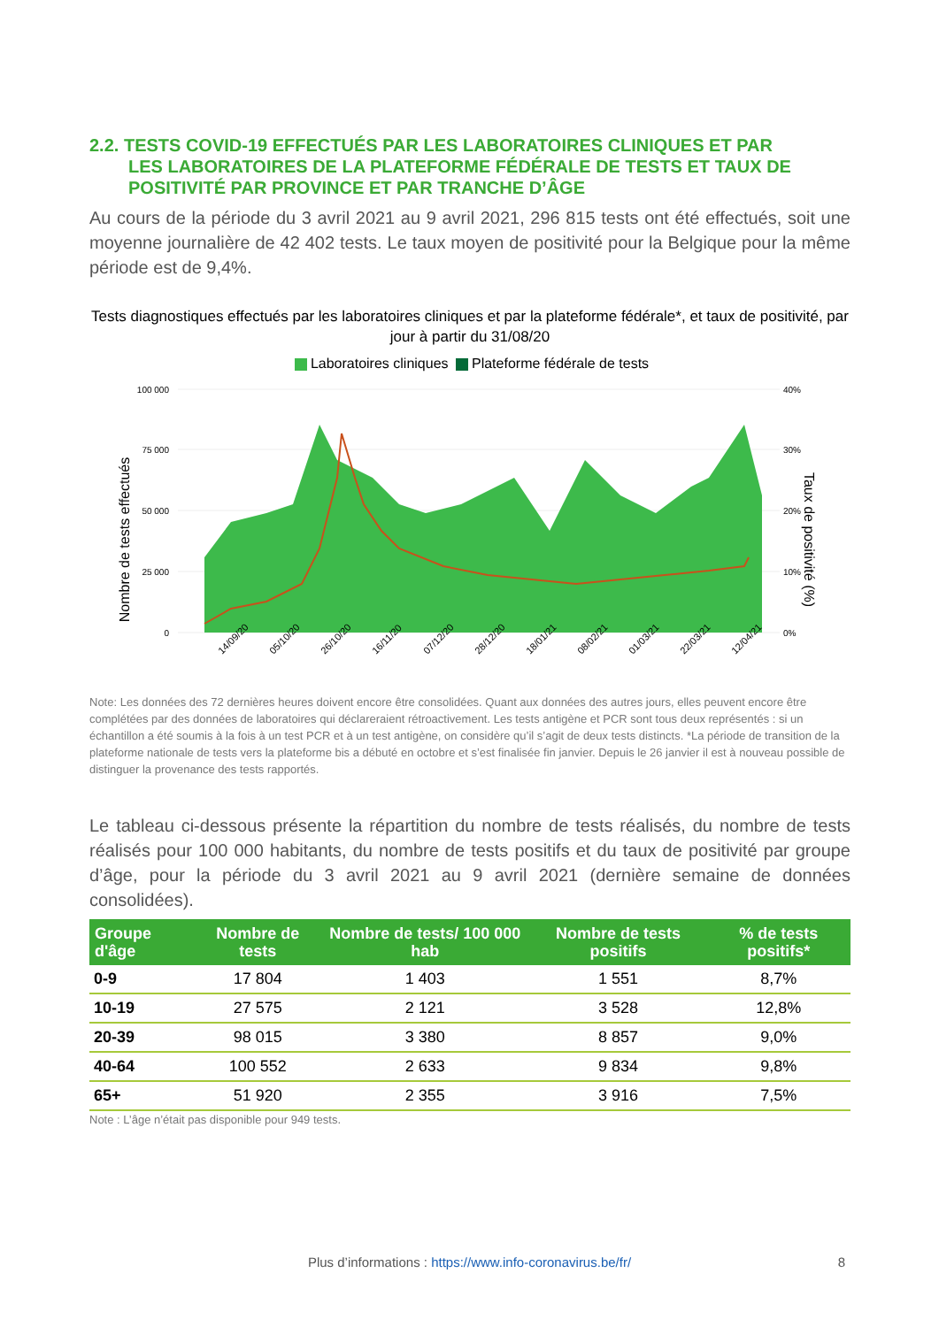2.2. TESTS COVID-19 EFFECTUÉS PAR LES LABORATOIRES CLINIQUES ET PAR
LES LABORATOIRES DE LA PLATEFORME FÉDÉRALE DE TESTS ET TAUX DE POSITIVITÉ PAR PROVINCE ET PAR TRANCHE D’ÂGE
Au cours de la période du 3 avril 2021 au 9 avril 2021, 296 815 tests ont été effectués, soit une moyenne journalière de 42 402 tests. Le taux moyen de positivité pour la Belgique pour la même période est de 9,4%.
Tests diagnostiques effectués par les laboratoires cliniques et par la plateforme fédérale*, et taux de positivité, par jour à partir du 31/08/20
Laboratoires cliniques Plateforme fédérale de tests
100 000
75 000
50 000
25 000
0
40%
30%
20%
10%
0%
Nombre de tests effectués
Taux de positivité (%)
14/09/20
05/10/20
26/10/20
16/11/20
07/12/20
28/12/20
18/01/21
08/02/21
01/03/21
22/03/21
12/04/21
Note: Les données des 72 dernières heures doivent encore être consolidées. Quant aux données des autres jours, elles peuvent encore être complétées par des données de laboratoires qui déclareraient rétroactivement. Les tests antigène et PCR sont tous deux représentés : si un échantillon a été soumis à la fois à un test PCR et à un test antigène, on considère qu’il s’agit de deux tests distincts. *La période de transition de la plateforme nationale de tests vers la plateforme bis a débuté en octobre et s’est finalisée fin janvier. Depuis le 26 janvier il est à nouveau possible de distinguer la provenance des tests rapportés.
Le tableau ci-dessous présente la répartition du nombre de tests réalisés, du nombre de tests réalisés pour 100 000 habitants, du nombre de tests positifs et du taux de positivité par groupe d’âge, pour la période du 3 avril 2021 au 9 avril 2021 (dernière semaine de données consolidées).
| Groupe d'âge | Nombre de tests | Nombre de tests/ 100 000 hab | Nombre de tests positifs | % de tests positifs* |
| --- | --- | --- | --- | --- |
| 0-9 | 17 804 | 1 403 | 1 551 | 8,7% |
| 10-19 | 27 575 | 2 121 | 3 528 | 12,8% |
| 20-39 | 98 015 | 3 380 | 8 857 | 9,0% |
| 40-64 | 100 552 | 2 633 | 9 834 | 9,8% |
| 65+ | 51 920 | 2 355 | 3 916 | 7,5% |
Note : L’âge n’était pas disponible pour 949 tests.
Plus d’informations : https://www.info-coronavirus.be/fr/ 8